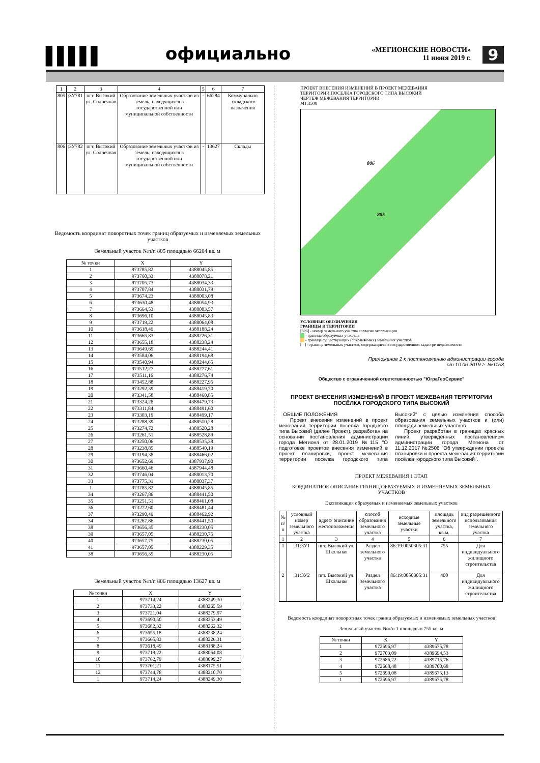▌▌▌▌▌ официально
«МЕГИОНСКИЕ НОВОСТИ»
11 июня 2019 г.
9
| 1 | 2 | 3 | 4 | 5 | 6 | 7 |
| 805 | :ЗУ781 | пгт. Высокий ул. Солнечная | Образование земельных участков из земель, находящихся в государственной или муниципальной собственности | - | 66284 | Коммунально -складского назначения |
| 806 | :ЗУ782 | пгт. Высокий ул. Солнечная | Образование земельных участков из земель, находящихся в государственной или муниципальной собственности | - | 13627 | Склады |
Ведомость координат поворотных точек границ образуемых и изменяемых земельных участков
Земельный участок №п/п 805 площадью 66284 кв. м
| № точки | X | Y |
| --- | --- | --- |
| 1 | 973785,82 | 4388045,85 |
| 2 | 973760,33 | 4388078,21 |
| 3 | 973705,73 | 4388034,33 |
| 4 | 973707,84 | 4388031,79 |
| 5 | 973674,23 | 4388003,08 |
| 6 | 973630,48 | 4388054,93 |
| 7 | 973664,53 | 4388083,57 |
| 8 | 973696,10 | 4388045,83 |
| 9 | 973719,22 | 4388064,08 |
| 10 | 973618,49 | 4388188,24 |
| 11 | 973665,83 | 4388226,31 |
| 12 | 973655,18 | 4388238,24 |
| 13 | 973649,69 | 4388244,41 |
| 14 | 973584,06 | 4388194,68 |
| 15 | 973540,94 | 4388244,65 |
| 16 | 973512,27 | 4388277,61 |
| 17 | 973511,16 | 4388276,74 |
| 18 | 973452,88 | 4388227,95 |
| 19 | 973292,39 | 4388419,70 |
| 20 | 973341,58 | 4388460,85 |
| 21 | 973324,28 | 4388479,73 |
| 22 | 973311,84 | 4388491,60 |
| 23 | 973303,19 | 4388499,17 |
| 24 | 973288,39 | 4388510,28 |
| 25 | 973274,72 | 4388520,28 |
| 26 | 973261,51 | 4388528,89 |
| 27 | 973250,06 | 4388535,38 |
| 28 | 973238,85 | 4388540,19 |
| 29 | 973194,38 | 4388466,02 |
| 30 | 973652,69 | 4387937,90 |
| 31 | 973660,46 | 4387944,48 |
| 32 | 973746,04 | 4388013,70 |
| 33 | 973775,31 | 4388037,37 |
| 1 | 973785,82 | 4388045,85 |
| 34 | 973267,86 | 4388441,50 |
| 35 | 973251,51 | 4388461,08 |
| 36 | 973272,60 | 4388481,44 |
| 37 | 973290,49 | 4388462,92 |
| 34 | 973267,86 | 4388441,50 |
| 38 | 973656,35 | 4388230,05 |
| 39 | 973657,05 | 4388230,75 |
| 40 | 973657,75 | 4388230,05 |
| 41 | 973657,05 | 4388229,35 |
| 38 | 973656,35 | 4388230,05 |
Земельный участок №п/п 806 площадью 13627 кв. м
| № точки | X | Y |
| --- | --- | --- |
| 1 | 973714,24 | 4388249,30 |
| 2 | 973733,22 | 4388265,59 |
| 3 | 973721,04 | 4388279,97 |
| 4 | 973690,50 | 4388253,49 |
| 5 | 973682,32 | 4388262,32 |
| 6 | 973655,18 | 4388238,24 |
| 7 | 973665,83 | 4388226,31 |
| 8 | 973618,49 | 4388188,24 |
| 9 | 973719,22 | 4388064,08 |
| 10 | 973762,79 | 4388099,27 |
| 11 | 973701,21 | 4388175,51 |
| 12 | 973744,78 | 4388210,70 |
| 1 | 973714,24 | 4388249,30 |
ПРОЕКТ ВНЕСЕНИЯ ИЗМЕНЕНИЙ В ПРОЕКТ МЕЖЕВАНИЯ
ТЕРРИТОРИИ ПОСЕЛКА ГОРОДСКОГО ТИПА ВЫСОКИЙ
ЧЕРТЕЖ МЕЖЕВАНИЯ ТЕРРИТОРИИ
М1:3500
806
805
УСЛОВНЫЕ ОБОЗНАЧЕНИЯ
ГРАНИЦЫ И ТЕРРИТОРИИ
[806] - номер земельного участка согласно экспликации
- граница образуемых участков
- граница существующих (сохраняемых) земельных участков
[ ] - граница земельных участков, содержащиеся в государственном кадастре недвижимости
Приложение 2 к постановлению администрации города
от 10.06.2019 г. №1153
Общество с ограниченной ответственностью "ЮграГеоСервис"
ПРОЕКТ ВНЕСЕНИЯ ИЗМЕНЕНИЙ В ПРОЕКТ МЕЖЕВАНИЯ ТЕРРИТОРИИ ПОСЁЛКА ГОРОДСКОГО ТИПА ВЫСОКИЙ
ОБЩИЕ ПОЛОЖЕНИЯ
Проект внесения изменений в проект межевания территории посёлка городского типа Высокий (далее Проект), разработан на основании постановления администрации города Мегиона от 28.01.2019 №115 "О подготовке проектов внесения изменений в проект планировки, проект межевания территории посёлка городского типа Высокий" с целью изменения способа образования земельных участков и (или) площади земельных участков.
Проект разработан в границах красных линий, утвержденных постановлением администрации города Мегиона от 11.12.2017 №2506 "Об утверждении проекта планировки и проекта межевания территории посёлка городского типа Высокий".
ПРОЕКТ МЕЖЕВАНИЯ 1 ЭТАП
КОРДИНАТНОЕ ОПИСАНИЕ ГРАНИЦ ОБРАЗУЕМЫХ И ИЗМЕНЯЕМЫХ ЗЕМЕЛЬНЫХ УЧАСТКОВ
Экспликация образуемых и изменяемых земельных участков
| № п/п | условный номер земельного участка | адрес/ описание местоположения | способ образования земельного участка | исходные земельные участки | площадь земельного участка, кв.м. | вид разрешённого использования земельного участка |
| 1 | 2 | 3 | 4 | 5 | 6 | 7 |
| 1 | :31:ЗУ1 | пгт. Высокий ул. Школьная | Раздел земельного участка | 86:19:0050305:31 | 755 | Для индивидуального жилищного строительства |
| 2 | :31:ЗУ2 | пгт. Высокий ул. Школьная | Раздел земельного участка | 86:19:0050305:31 | 400 | Для индивидуального жилищного строительства |
Ведомость координат поворотных точек границ образуемых и изменяемых земельных участков
Земельный участок №п/п 1 площадью 755 кв. м
| № точки | X | Y |
| --- | --- | --- |
| 1 | 972696,97 | 4389675,78 |
| 2 | 972703,09 | 4389694,53 |
| 3 | 972686,72 | 4389715,76 |
| 4 | 972668,48 | 4389700,68 |
| 5 | 972690,08 | 4389675,13 |
| 1 | 972696,97 | 4389675,78 |